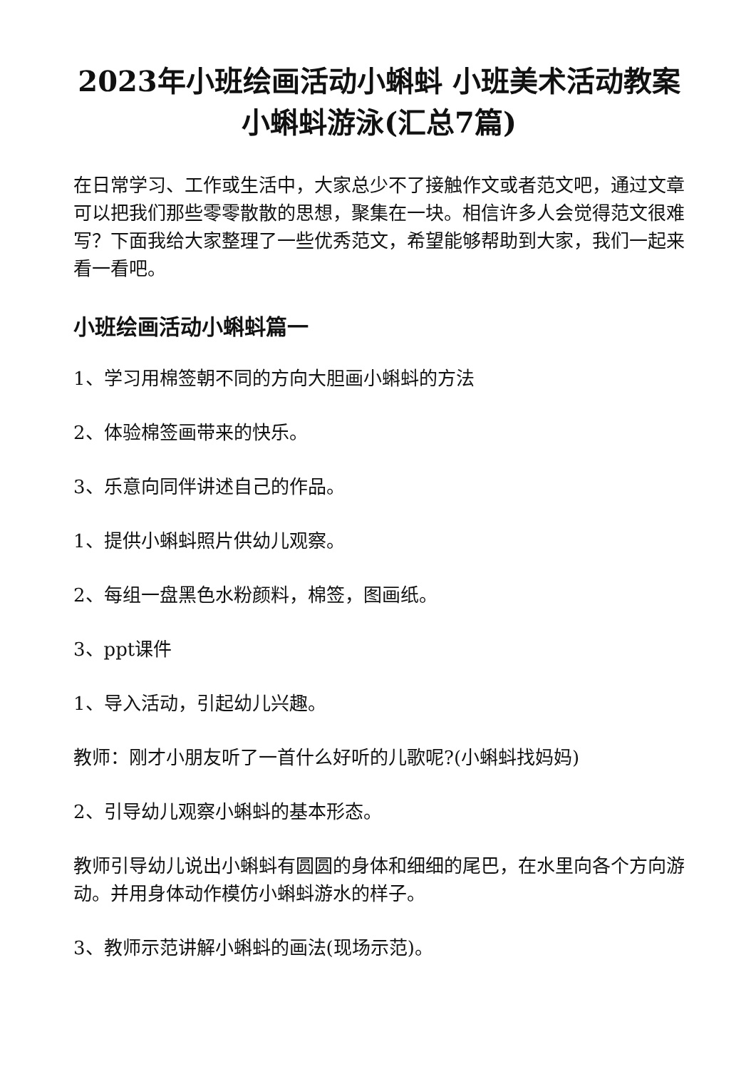2023年小班绘画活动小蝌蚪 小班美术活动教案小蝌蚪游泳(汇总7篇)
在日常学习、工作或生活中，大家总少不了接触作文或者范文吧，通过文章可以把我们那些零零散散的思想，聚集在一块。相信许多人会觉得范文很难写？下面我给大家整理了一些优秀范文，希望能够帮助到大家，我们一起来看一看吧。
小班绘画活动小蝌蚪篇一
1、学习用棉签朝不同的方向大胆画小蝌蚪的方法
2、体验棉签画带来的快乐。
3、乐意向同伴讲述自己的作品。
1、提供小蝌蚪照片供幼儿观察。
2、每组一盘黑色水粉颜料，棉签，图画纸。
3、ppt课件
1、导入活动，引起幼儿兴趣。
教师：刚才小朋友听了一首什么好听的儿歌呢?(小蝌蚪找妈妈)
2、引导幼儿观察小蝌蚪的基本形态。
教师引导幼儿说出小蝌蚪有圆圆的身体和细细的尾巴，在水里向各个方向游动。并用身体动作模仿小蝌蚪游水的样子。
3、教师示范讲解小蝌蚪的画法(现场示范)。